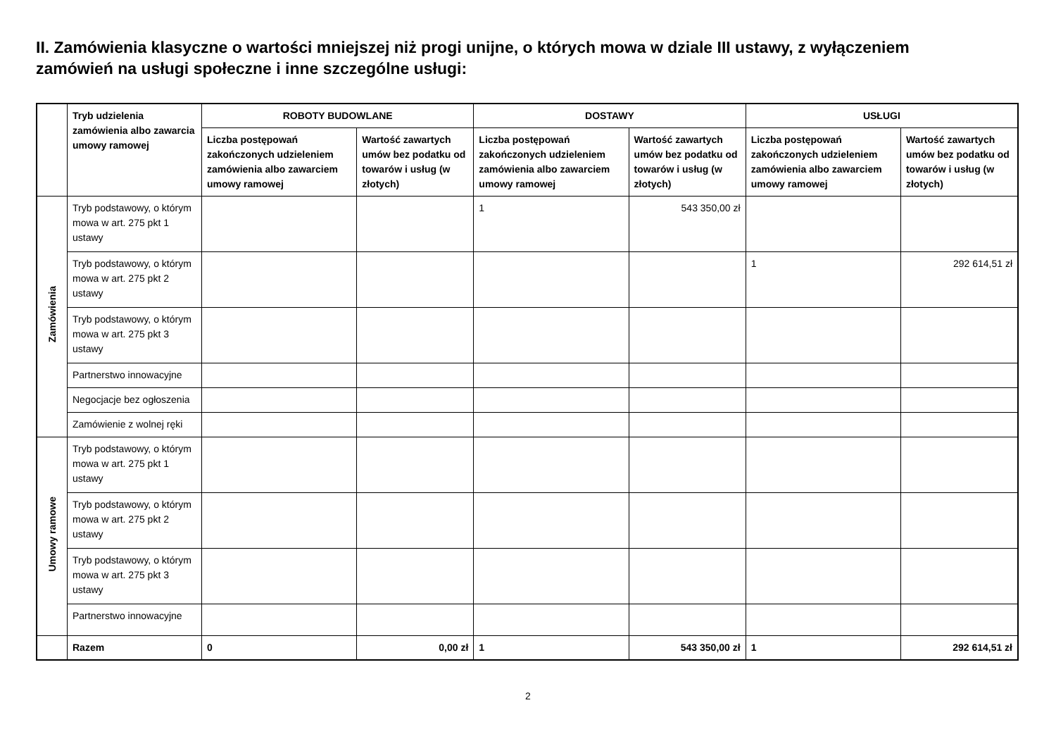II. Zamówienia klasyczne o wartości mniejszej niż progi unijne, o których mowa w dziale III ustawy, z wyłączeniem zamówień na usługi społeczne i inne szczególne usługi:
| | Tryb udzielenia zamówienia albo zawarcia umowy ramowej | ROBOTY BUDOWLANE | | DOSTAWY | | USŁUGI | |
| --- | --- | --- | --- | --- | --- | --- | --- |
| | | Liczba postępowań zakończonych udzieleniem zamówienia albo zawarciem umowy ramowej | Wartość zawartych umów bez podatku od towarów i usług (w złotych) | Liczba postępowań zakończonych udzieleniem zamówienia albo zawarciem umowy ramowej | Wartość zawartych umów bez podatku od towarów i usług (w złotych) | Liczba postępowań zakończonych udzieleniem zamówienia albo zawarciem umowy ramowej | Wartość zawartych umów bez podatku od towarów i usług (w złotych) |
| Zamówienia | Tryb podstawowy, o którym mowa w art. 275 pkt 1 ustawy | | | 1 | 543 350,00 zł | | |
| | Tryb podstawowy, o którym mowa w art. 275 pkt 2 ustawy | | | | | 1 | 292 614,51 zł |
| | Tryb podstawowy, o którym mowa w art. 275 pkt 3 ustawy | | | | | | |
| | Partnerstwo innowacyjne | | | | | | |
| | Negocjacje bez ogłoszenia | | | | | | |
| | Zamówienie z wolnej ręki | | | | | | |
| Umowy ramowe | Tryb podstawowy, o którym mowa w art. 275 pkt 1 ustawy | | | | | | |
| | Tryb podstawowy, o którym mowa w art. 275 pkt 2 ustawy | | | | | | |
| | Tryb podstawowy, o którym mowa w art. 275 pkt 3 ustawy | | | | | | |
| | Partnerstwo innowacyjne | | | | | | |
| | Razem | 0 | 0,00 zł | 1 | 543 350,00 zł | 1 | 292 614,51 zł |
2